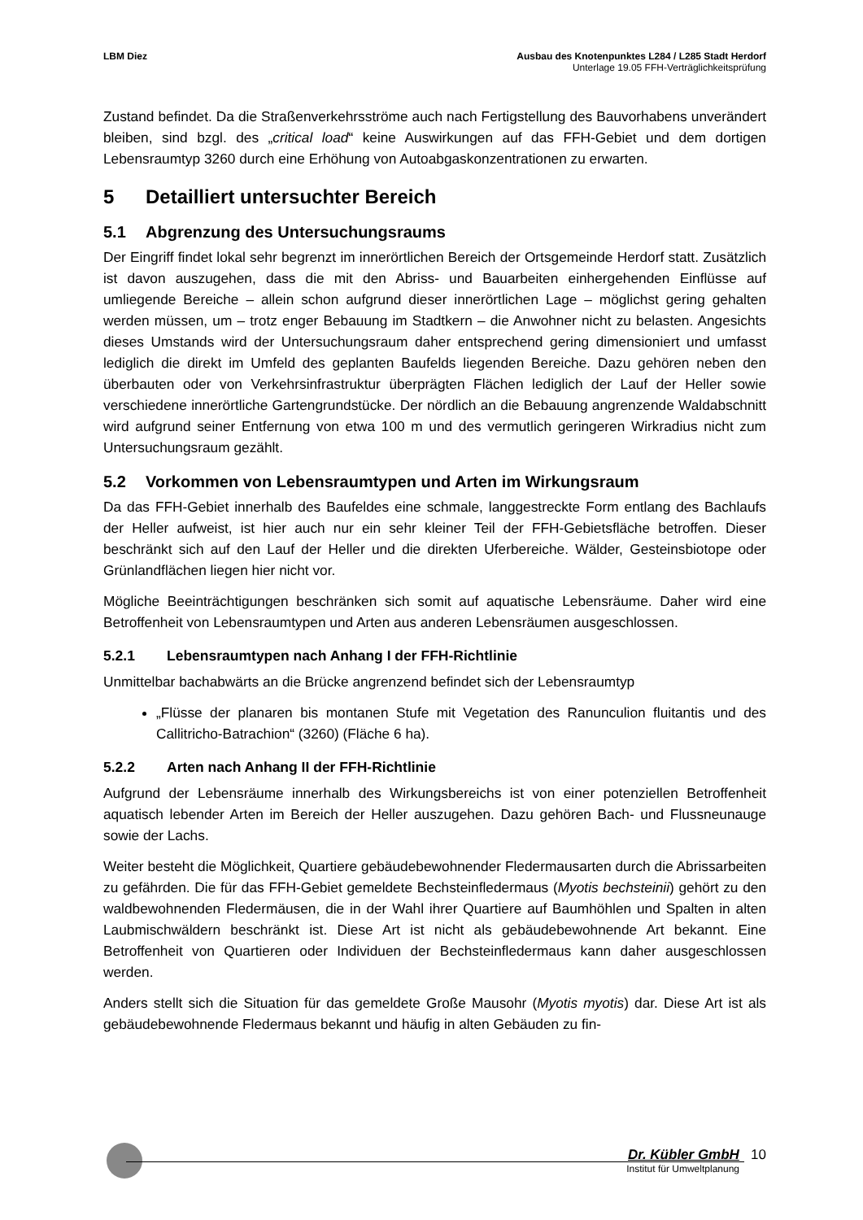LBM Diez Ausbau des Knotenpunktes L284 / L285 Stadt Herdorf
Unterlage 19.05 FFH-Verträglichkeitsprüfung
Zustand befindet. Da die Straßenverkehrsströme auch nach Fertigstellung des Bauvorhabens unverändert bleiben, sind bzgl. des „critical load“ keine Auswirkungen auf das FFH-Gebiet und dem dortigen Lebensraumtyp 3260 durch eine Erhöhung von Autoabgaskonzentrationen zu erwarten.
5 Detailliert untersuchter Bereich
5.1 Abgrenzung des Untersuchungsraums
Der Eingriff findet lokal sehr begrenzt im innerörtlichen Bereich der Ortsgemeinde Herdorf statt. Zusätzlich ist davon auszugehen, dass die mit den Abriss- und Bauarbeiten einhergehenden Einflüsse auf umliegende Bereiche – allein schon aufgrund dieser innerörtlichen Lage – möglichst gering gehalten werden müssen, um – trotz enger Bebauung im Stadtkern – die Anwohner nicht zu belasten. Angesichts dieses Umstands wird der Untersuchungsraum daher entsprechend gering dimensioniert und umfasst lediglich die direkt im Umfeld des geplanten Baufelds liegenden Bereiche. Dazu gehören neben den überbauten oder von Verkehrsinfrastruktur überprägten Flächen lediglich der Lauf der Heller sowie verschiedene innerörtliche Gartengrundstücke. Der nördlich an die Bebauung angrenzende Waldabschnitt wird aufgrund seiner Entfernung von etwa 100 m und des vermutlich geringeren Wirkradius nicht zum Untersuchungsraum gezählt.
5.2 Vorkommen von Lebensraumtypen und Arten im Wirkungsraum
Da das FFH-Gebiet innerhalb des Baufeldes eine schmale, langgestreckte Form entlang des Bachlaufs der Heller aufweist, ist hier auch nur ein sehr kleiner Teil der FFH-Gebietsfläche betroffen. Dieser beschränkt sich auf den Lauf der Heller und die direkten Uferbereiche. Wälder, Gesteinsbiotope oder Grünlandflächen liegen hier nicht vor.
Mögliche Beeinträchtigungen beschränken sich somit auf aquatische Lebensräume. Daher wird eine Betroffenheit von Lebensraumtypen und Arten aus anderen Lebensräumen ausgeschlossen.
5.2.1 Lebensraumtypen nach Anhang I der FFH-Richtlinie
Unmittelbar bachabwärts an die Brücke angrenzend befindet sich der Lebensraumtyp
„Flüsse der planaren bis montanen Stufe mit Vegetation des Ranunculion fluitantis und des Callitricho-Batrachion“ (3260) (Fläche 6 ha).
5.2.2 Arten nach Anhang II der FFH-Richtlinie
Aufgrund der Lebensräume innerhalb des Wirkungsbereichs ist von einer potenziellen Betroffenheit aquatisch lebender Arten im Bereich der Heller auszugehen. Dazu gehören Bach- und Flussneunauge sowie der Lachs.
Weiter besteht die Möglichkeit, Quartiere gebäudebewohnender Fledermausarten durch die Abrissarbeiten zu gefährden. Die für das FFH-Gebiet gemeldete Bechsteinfledermaus (Myotis bechsteinii) gehört zu den waldbewohnenden Fledermäusen, die in der Wahl ihrer Quartiere auf Baumhöhlen und Spalten in alten Laubmischwäldern beschränkt ist. Diese Art ist nicht als gebäudebewohnende Art bekannt. Eine Betroffenheit von Quartieren oder Individuen der Bechsteinfledermaus kann daher ausgeschlossen werden.
Anders stellt sich die Situation für das gemeldete Große Mausohr (Myotis myotis) dar. Diese Art ist als gebäudebewohnende Fledermaus bekannt und häufig in alten Gebäuden zu fin-
Dr. Kübler GmbH 10
Institut für Umweltplanung